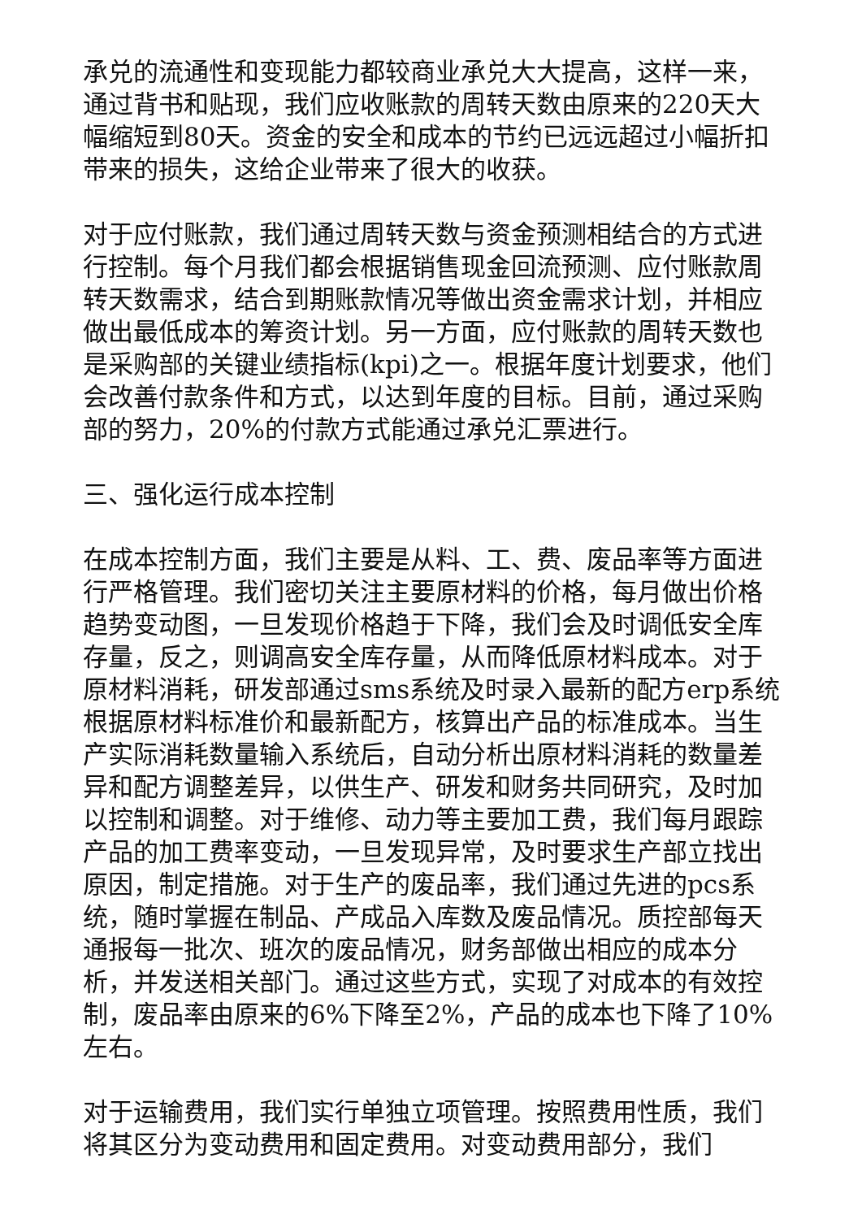承兑的流通性和变现能力都较商业承兑大大提高，这样一来，通过背书和贴现，我们应收账款的周转天数由原来的220天大幅缩短到80天。资金的安全和成本的节约已远远超过小幅折扣带来的损失，这给企业带来了很大的收获。
对于应付账款，我们通过周转天数与资金预测相结合的方式进行控制。每个月我们都会根据销售现金回流预测、应付账款周转天数需求，结合到期账款情况等做出资金需求计划，并相应做出最低成本的筹资计划。另一方面，应付账款的周转天数也是采购部的关键业绩指标(kpi)之一。根据年度计划要求，他们会改善付款条件和方式，以达到年度的目标。目前，通过采购部的努力，20%的付款方式能通过承兑汇票进行。
三、强化运行成本控制
在成本控制方面，我们主要是从料、工、费、废品率等方面进行严格管理。我们密切关注主要原材料的价格，每月做出价格趋势变动图，一旦发现价格趋于下降，我们会及时调低安全库存量，反之，则调高安全库存量，从而降低原材料成本。对于原材料消耗，研发部通过sms系统及时录入最新的配方erp系统根据原材料标准价和最新配方，核算出产品的标准成本。当生产实际消耗数量输入系统后，自动分析出原材料消耗的数量差异和配方调整差异，以供生产、研发和财务共同研究，及时加以控制和调整。对于维修、动力等主要加工费，我们每月跟踪产品的加工费率变动，一旦发现异常，及时要求生产部立找出原因，制定措施。对于生产的废品率，我们通过先进的pcs系统，随时掌握在制品、产成品入库数及废品情况。质控部每天通报每一批次、班次的废品情况，财务部做出相应的成本分析，并发送相关部门。通过这些方式，实现了对成本的有效控制，废品率由原来的6%下降至2%，产品的成本也下降了10%左右。
对于运输费用，我们实行单独立项管理。按照费用性质，我们将其区分为变动费用和固定费用。对变动费用部分，我们